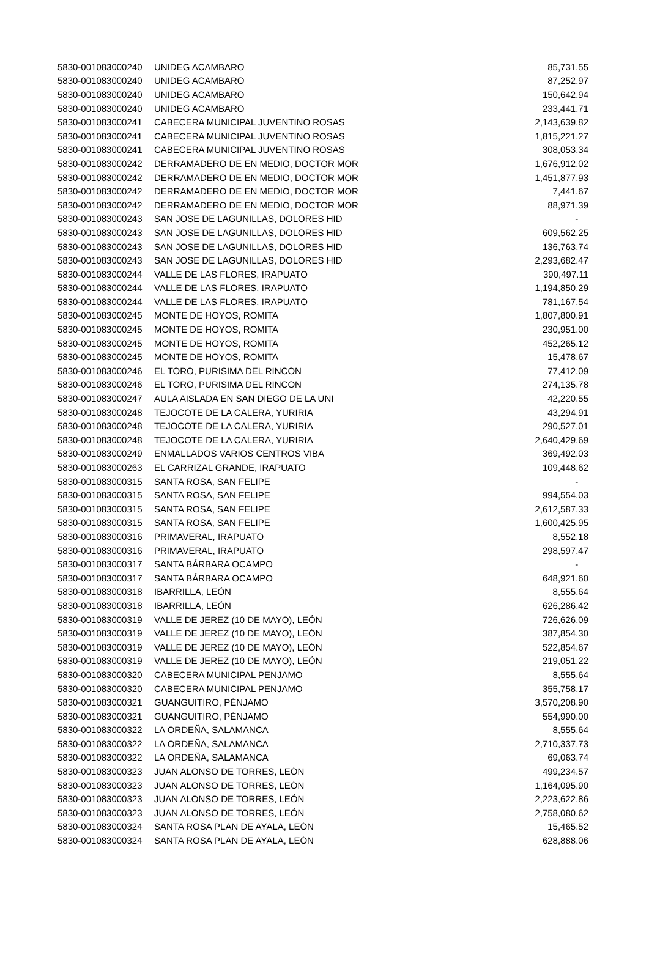| 5830-001083000240 | UNIDEG ACAMBARO | 85,731.55 |
| 5830-001083000240 | UNIDEG ACAMBARO | 87,252.97 |
| 5830-001083000240 | UNIDEG ACAMBARO | 150,642.94 |
| 5830-001083000240 | UNIDEG ACAMBARO | 233,441.71 |
| 5830-001083000241 | CABECERA MUNICIPAL JUVENTINO ROSAS | 2,143,639.82 |
| 5830-001083000241 | CABECERA MUNICIPAL JUVENTINO ROSAS | 1,815,221.27 |
| 5830-001083000241 | CABECERA MUNICIPAL JUVENTINO ROSAS | 308,053.34 |
| 5830-001083000242 | DERRAMADERO DE EN MEDIO, DOCTOR MOR | 1,676,912.02 |
| 5830-001083000242 | DERRAMADERO DE EN MEDIO, DOCTOR MOR | 1,451,877.93 |
| 5830-001083000242 | DERRAMADERO DE EN MEDIO, DOCTOR MOR | 7,441.67 |
| 5830-001083000242 | DERRAMADERO DE EN MEDIO, DOCTOR MOR | 88,971.39 |
| 5830-001083000243 | SAN JOSE DE LAGUNILLAS, DOLORES HID | - |
| 5830-001083000243 | SAN JOSE DE LAGUNILLAS, DOLORES HID | 609,562.25 |
| 5830-001083000243 | SAN JOSE DE LAGUNILLAS, DOLORES HID | 136,763.74 |
| 5830-001083000243 | SAN JOSE DE LAGUNILLAS, DOLORES HID | 2,293,682.47 |
| 5830-001083000244 | VALLE DE LAS FLORES, IRAPUATO | 390,497.11 |
| 5830-001083000244 | VALLE DE LAS FLORES, IRAPUATO | 1,194,850.29 |
| 5830-001083000244 | VALLE DE LAS FLORES, IRAPUATO | 781,167.54 |
| 5830-001083000245 | MONTE DE HOYOS, ROMITA | 1,807,800.91 |
| 5830-001083000245 | MONTE DE HOYOS, ROMITA | 230,951.00 |
| 5830-001083000245 | MONTE DE HOYOS, ROMITA | 452,265.12 |
| 5830-001083000245 | MONTE DE HOYOS, ROMITA | 15,478.67 |
| 5830-001083000246 | EL TORO, PURISIMA DEL RINCON | 77,412.09 |
| 5830-001083000246 | EL TORO, PURISIMA DEL RINCON | 274,135.78 |
| 5830-001083000247 | AULA AISLADA EN SAN DIEGO DE LA UNI | 42,220.55 |
| 5830-001083000248 | TEJOCOTE DE LA CALERA, YURIRIA | 43,294.91 |
| 5830-001083000248 | TEJOCOTE DE LA CALERA, YURIRIA | 290,527.01 |
| 5830-001083000248 | TEJOCOTE DE LA CALERA, YURIRIA | 2,640,429.69 |
| 5830-001083000249 | ENMALLADOS VARIOS CENTROS VIBA | 369,492.03 |
| 5830-001083000263 | EL CARRIZAL GRANDE, IRAPUATO | 109,448.62 |
| 5830-001083000315 | SANTA ROSA, SAN FELIPE | - |
| 5830-001083000315 | SANTA ROSA, SAN FELIPE | 994,554.03 |
| 5830-001083000315 | SANTA ROSA, SAN FELIPE | 2,612,587.33 |
| 5830-001083000315 | SANTA ROSA, SAN FELIPE | 1,600,425.95 |
| 5830-001083000316 | PRIMAVERAL, IRAPUATO | 8,552.18 |
| 5830-001083000316 | PRIMAVERAL, IRAPUATO | 298,597.47 |
| 5830-001083000317 | SANTA BÁRBARA OCAMPO | - |
| 5830-001083000317 | SANTA BÁRBARA OCAMPO | 648,921.60 |
| 5830-001083000318 | IBARRILLA, LEÓN | 8,555.64 |
| 5830-001083000318 | IBARRILLA, LEÓN | 626,286.42 |
| 5830-001083000319 | VALLE DE JEREZ (10 DE MAYO), LEÓN | 726,626.09 |
| 5830-001083000319 | VALLE DE JEREZ (10 DE MAYO), LEÓN | 387,854.30 |
| 5830-001083000319 | VALLE DE JEREZ (10 DE MAYO), LEÓN | 522,854.67 |
| 5830-001083000319 | VALLE DE JEREZ (10 DE MAYO), LEÓN | 219,051.22 |
| 5830-001083000320 | CABECERA MUNICIPAL PENJAMO | 8,555.64 |
| 5830-001083000320 | CABECERA MUNICIPAL PENJAMO | 355,758.17 |
| 5830-001083000321 | GUANGUITIRO, PÉNJAMO | 3,570,208.90 |
| 5830-001083000321 | GUANGUITIRO, PÉNJAMO | 554,990.00 |
| 5830-001083000322 | LA ORDEÑA, SALAMANCA | 8,555.64 |
| 5830-001083000322 | LA ORDEÑA, SALAMANCA | 2,710,337.73 |
| 5830-001083000322 | LA ORDEÑA, SALAMANCA | 69,063.74 |
| 5830-001083000323 | JUAN ALONSO DE TORRES, LEÓN | 499,234.57 |
| 5830-001083000323 | JUAN ALONSO DE TORRES, LEÓN | 1,164,095.90 |
| 5830-001083000323 | JUAN ALONSO DE TORRES, LEÓN | 2,223,622.86 |
| 5830-001083000323 | JUAN ALONSO DE TORRES, LEÓN | 2,758,080.62 |
| 5830-001083000324 | SANTA ROSA PLAN DE AYALA, LEÓN | 15,465.52 |
| 5830-001083000324 | SANTA ROSA PLAN DE AYALA, LEÓN | 628,888.06 |